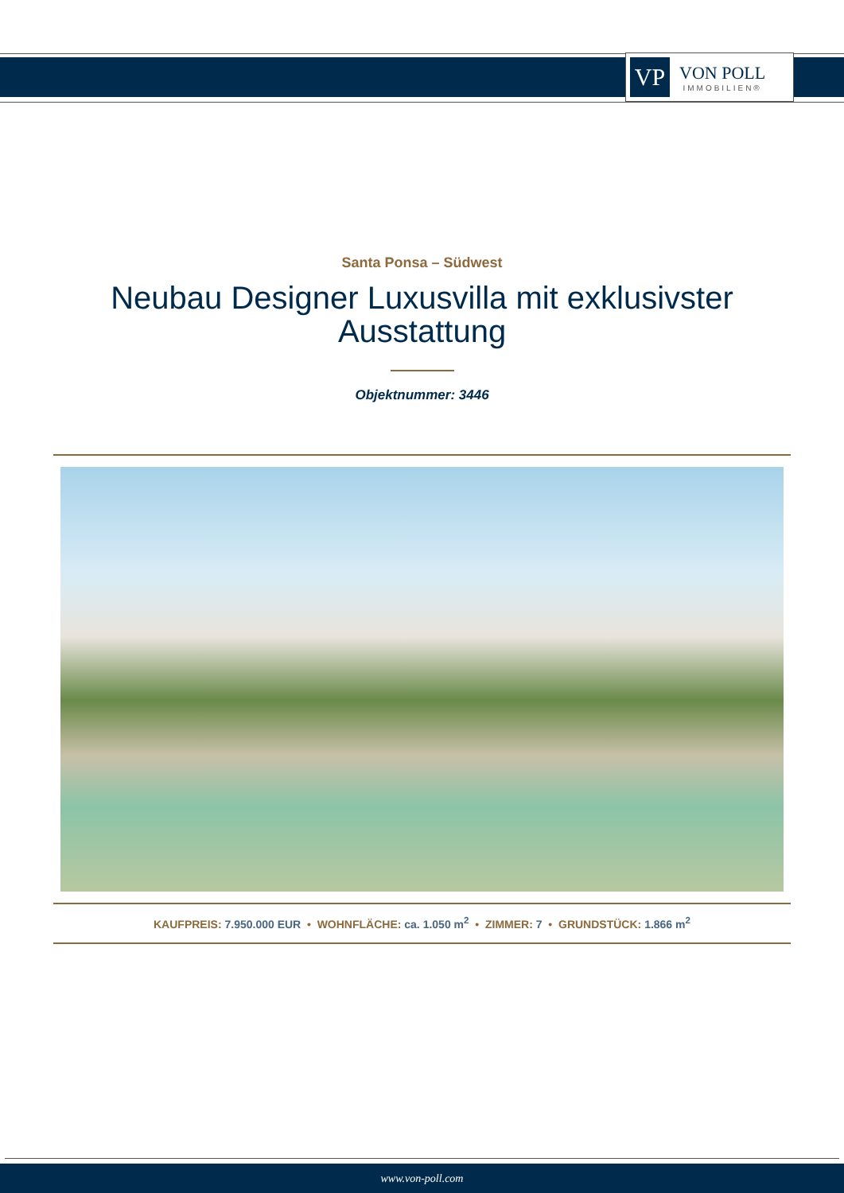VP
VON POLL
IMMOBILIEN®
Santa Ponsa – Südwest
Neubau Designer Luxusvilla mit exklusivster Ausstattung
Objektnummer: 3446
KAUFPREIS: 7.950.000 EUR • WOHNFLÄCHE: ca. 1.050 m<sup>2</sup> • ZIMMER: 7 • GRUNDSTÜCK: 1.866 m<sup>2</sup>
www.von-poll.com